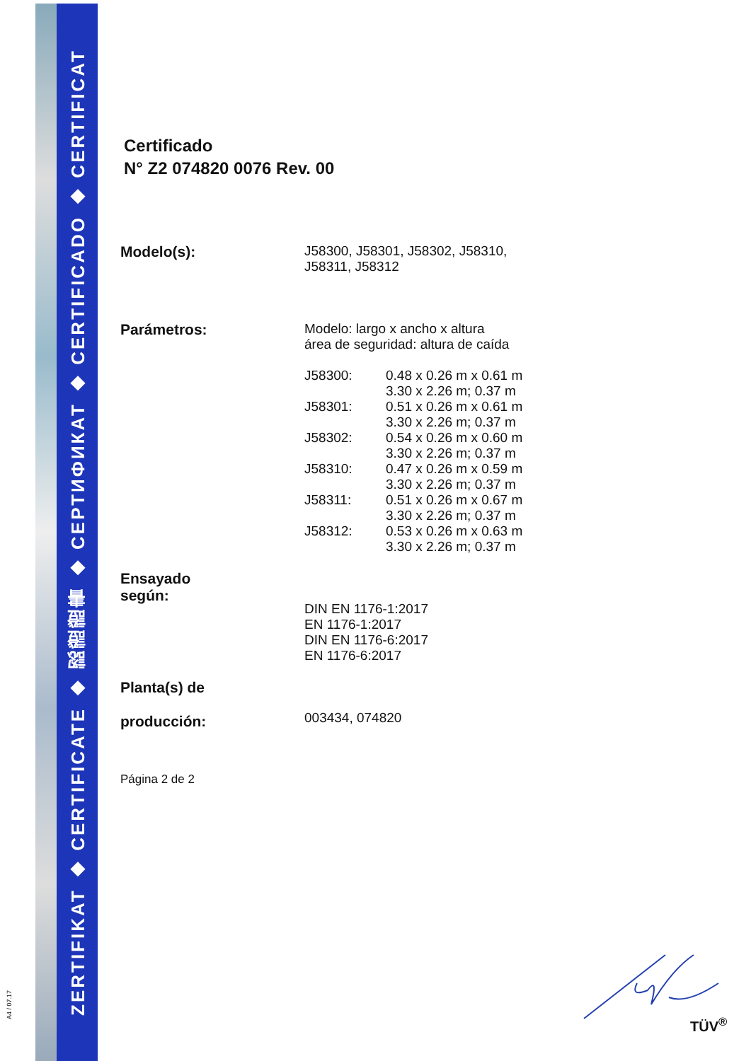ZERTIFIKAT ◆ CERTIFICATE ◆ 認證證書 ◆ СЕРТИФИКАТ ◆ CERTIFICADO ◆ CERTIFICAT
A4 / 07.17
Certificado
N° Z2 074820 0076 Rev. 00
| Modelo(s): | J58300, J58301, J58302, J58310, J58311, J58312 |
| Parámetros: | Modelo: largo x ancho x altura área de seguridad: altura de caída / J58300: / 0.48 x 0.26 m x 0.61 m 3.30 x 2.26 m; 0.37 m / / J58301: / 0.51 x 0.26 m x 0.61 m 3.30 x 2.26 m; 0.37 m / / J58302: / 0.54 x 0.26 m x 0.60 m 3.30 x 2.26 m; 0.37 m / / J58310: / 0.47 x 0.26 m x 0.59 m 3.30 x 2.26 m; 0.37 m / / J58311: / 0.51 x 0.26 m x 0.67 m 3.30 x 2.26 m; 0.37 m / / J58312: / 0.53 x 0.26 m x 0.63 m 3.30 x 2.26 m; 0.37 m / |
| Ensayado según: | DIN EN 1176-1:2017 EN 1176-1:2017 DIN EN 1176-6:2017 EN 1176-6:2017 |
| Planta(s) de producción: | 003434, 074820 |
Página 2 de 2
TÜV<sup>®</sup>